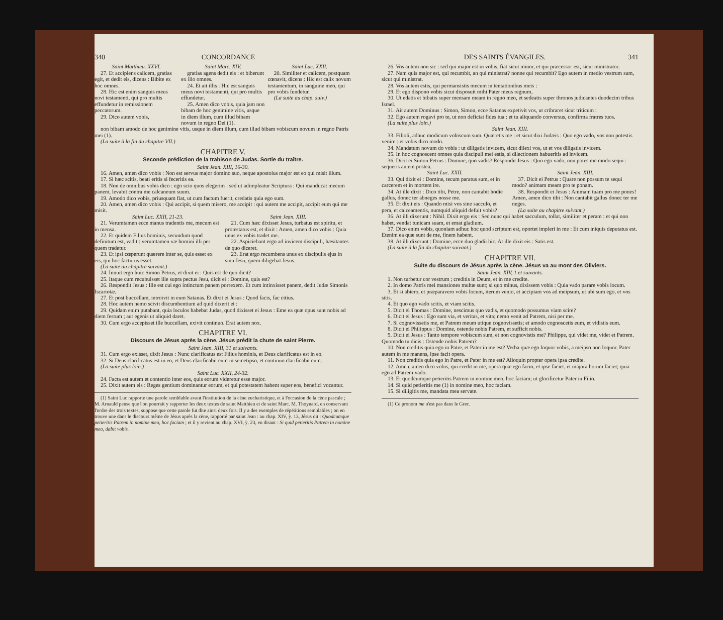340 CONCORDANCE
Saint Matthieu. XXVI.
27. Et accipiens calicem, gratias egit, et dedit eis, dicens : Bibite ex hoc omnes.
28. Hic est enim sanguis meus novi testamenti, qui pro multis effundetur in remissionem peccatorum.
29. Dico autem vobis,
Saint Marc. XIV.
gratias agens dedit eis : et biberunt ex illo omnes.
24. Et ait illis : Hic est sanguis meus novi testamenti, qui pro multis effundetur.
25. Amen dico vobis, quia jam non bibam de hoc genimine vitis, usque in diem illum, cum illud bibam novum in regno Dei (1).
Saint Luc. XXII.
20. Similiter et calicem, postquam cœnavit, dicens : Hic est calix novum testamentum, in sanguine meo, qui pro vobis fundetur.
(La suite au chap. suiv.)
non bibam amodo de hoc genimine vitis, usque in diem illum, cum illud bibam vobiscum novum in regno Patris mei (1).
(La suite à la fin du chapitre VII.)
CHAPITRE V.
Seconde prédiction de la trahison de Judas. Sortie du traître.
Saint Jean. XIII, 16-30.
16. Amen, amen dico vobis : Non est servus major domino suo, neque apostolus major est eo qui misit illum.
17. Si hæc scitis, beati eritis si feceritis ea.
18. Non de omnibus vobis dico : ego scio quos elegerim : sed ut adimpleatur Scriptura : Qui manducat mecum panem, levabit contra me calcaneum suum.
19. Amodo dico vobis, priusquam fiat, ut cum factum fuerit, credatis quia ego sum.
20. Amen, amen dico vobis : Qui accipit, si quem misero, me accipit : qui autem me accipit, accipit eum qui me misit.
Saint Luc. XXII, 21-23.
21. Verumtamen ecce manus tradentis me, mecum est in mensa.
22. Et quidem Filius hominis, secundum quod definitum est, vadit : verumtamen væ homini illi per quem tradetur.
23. Et ipsi cœperunt quærere inter se, quis esset ex eis, qui hoc facturus esset.
(La suite au chapitre suivant.)
Saint Jean. XIII.
21. Cum hæc dixisset Jesus, turbatus est spiritu, et protestatus est, et dixit : Amen, amen dico vobis : Quia unus ex vobis tradet me.
22. Aspiciebant ergo ad invicem discipuli, hæsitantes de quo diceret.
23. Erat ergo recumbens unus ex discipulis ejus in sinu Jesu, quem diligebat Jesus.
24. Innuit ergo huic Simon Petrus, et dixit ei : Quis est de quo dicit?
25. Itaque cum recubuisset ille supra pectus Jesu, dicit ei : Domine, quis est?
26. Respondit Jesus : Ille est cui ego intinctum panem porrexero. Et cum intinxisset panem, dedit Judæ Simonis Iscariotæ.
27. Et post buccellam, introivit in eum Satanas. Et dixit ei Jesus : Quod facis, fac citius.
28. Hoc autem nemo scivit discumbentium ad quid dixerit ei :
29. Quidam enim putabant, quia loculos habebat Judas, quod dixisset ei Jesus : Eme ea quæ opus sunt nobis ad diem festum ; aut egenis ut aliquid daret.
30. Cum ergo accepisset ille buccellam, exivit continuo. Erat autem nox.
CHAPITRE VI.
Discours de Jésus après la cène. Jésus prédit la chute de saint Pierre.
Saint Jean. XIII, 31 et suivants.
31. Cum ergo exisset, dixit Jesus : Nunc clarificatus est Filius hominis, et Deus clarificatus est in eo.
32. Si Deus clarificatus est in eo, et Deus clarificabit eum in semetipso, et continuo clarificabit eum.
(La suite plus loin.)
Saint Luc. XXII, 24-32.
24. Facta est autem et contentio inter eos, quis eorum videretur esse major.
25. Dixit autem eis : Reges gentium dominantur eorum, et qui potestatem habent super eos, benefici vocantur.
(1) Saint Luc rapporte une parole semblable avant l'institution de la cène eucharistique, et à l'occasion de la cène pascale ; M. Arnauld pense que l'on pourrait y rapporter les deux textes de saint Matthieu et de saint Marc. M. Thoynard, en conservant l'ordre des trois textes, suppose que cette parole fut dite ainsi deux fois. Il y a des exemples de répétitions semblables ; on en trouve une dans le discours même de Jésus après la cène, rapporté par saint Jean : au chap. XIV, ỳ. 13, Jésus dit : Quodcumque petieritis Patrem in nomine meo, hoc faciam ; et il y revient au chap. XVI, ỳ. 23, en disant : Si quid petieritis Patrem in nomine meo, dabit vobis.
DES SAINTS ÉVANGILES. 341
26. Vos autem non sic : sed qui major est in vobis, fiat sicut minor, et qui præcessor est, sicut ministrator.
27. Nam quis major est, qui recumbit, an qui ministrat? nonne qui recumbit? Ego autem in medio vestrum sum, sicut qui ministrat.
28. Vos autem estis, qui permansistis mecum in tentationibus meis :
29. Et ego dispono vobis sicut disposuit mihi Pater meus regnum,
30. Ut edatis et bibatis super mensam meam in regno meo, et sedeatis super thronos judicantes duodecim tribus Israel.
31. Ait autem Dominus : Simon, Simon, ecce Satanas expetivit vos, ut cribraret sicut triticum :
32. Ego autem rogavi pro te, ut non deficiat fides tua : et tu aliquando conversus, confirma fratres tuos.
(La suite plus loin.)
Saint Jean. XIII.
33. Filioli, adhuc modicum vobiscum sum. Quæretis me : et sicut dixi Judæis : Quo ego vado, vos non potestis venire : et vobis dico modo.
34. Mandatum novum do vobis : ut diligatis invicem, sicut dilexi vos, ut et vos diligatis invicem.
35. In hoc cognoscent omnes quia discipuli mei estis, si dilectionem habueritis ad invicem.
36. Dicit ei Simon Petrus : Domine, quo vadis? Respondit Jesus : Quo ego vado, non potes me modo sequi : sequeris autem postea.
Saint Luc. XXII.
33. Qui dixit ei : Domine, tecum paratus sum, et in carcerem et in mortem ire.
34. At ille dixit : Dico tibi, Petre, non cantabit hodie gallus, donec ter abneges nosse me.
35. Et dixit eis : Quando misi vos sine sacculo, et pera, et calceamentis, numquid aliquid defuit vobis?
Saint Jean. XIII.
37. Dicit ei Petrus : Quare non possum te sequi modo? animam meam pro te ponam.
38. Respondit ei Jesus : Animam tuam pro me pones! Amen, amen dico tibi : Non cantabit gallus donec ter me neges.
(La suite au chapitre suivant.)
36. At illi dixerunt : Nihil. Dixit ergo eis : Sed nunc qui habet sacculum, tollat, similiter et peram : et qui non habet, vendat tunicam suam, et emat gladium.
37. Dico enim vobis, quoniam adhuc hoc quod scriptum est, oportet impleri in me : Et cum iniquis deputatus est. Etenim ea quæ sunt de me, finem habent.
38. At illi dixerunt : Domine, ecce duo gladii hic. At ille dixit eis : Satis est.
(La suite à la fin du chapitre suivant.)
CHAPITRE VII.
Suite du discours de Jésus après la cène. Jésus va au mont des Oliviers.
Saint Jean. XIV, 1 et suivants.
1. Non turbetur cor vestrum ; creditis in Deum, et in me credite.
2. In domo Patris mei mansiones multæ sunt; si quo minus, dixissem vobis : Quia vado parare vobis locum.
3. Et si abiero, et præparavero vobis locum, iterum venio, et accipiam vos ad meipsum, ut ubi sum ego, et vos sitis.
4. Et quo ego vado scitis, et viam scitis.
5. Dicit ei Thomas : Domine, nescimus quo vadis, et quomodo possumus viam scire?
6. Dicit ei Jesus : Ego sum via, et veritas, et vita; nemo venit ad Patrem, nisi per me.
7. Si cognovissetis me, et Patrem meum utique cognovissetis; et amodo cognoscetis eum, et vidistis eum.
8. Dicit ei Philippus : Domine, ostende nobis Patrem, et sufficit nobis.
9. Dicit ei Jesus : Tanto tempore vobiscum sum, et non cognovistis me? Philippe, qui videt me, videt et Patrem. Quomodo tu dicis : Ostende nobis Patrem?
10. Non creditis quia ego in Patre, et Pater in me est? Verba quæ ego loquor vobis, a meipso non loquor. Pater autem in me manens, ipse facit opera.
11. Non creditis quia ego in Patre, et Pater in me est? Alioquin propter opera ipsa credite.
12. Amen, amen dico vobis, qui credit in me, opera quæ ego facio, et ipse faciet, et majora horum faciet; quia ego ad Patrem vado.
13. Et quodcumque petieritis Patrem in nomine meo, hoc faciam; ut glorificetur Pater in Filio.
14. Si quid petieritis me (1) in nomine meo, hoc faciam.
15. Si diligitis me, mandata mea servate.
(1) Ce pronom me n'est pas dans le Grec.